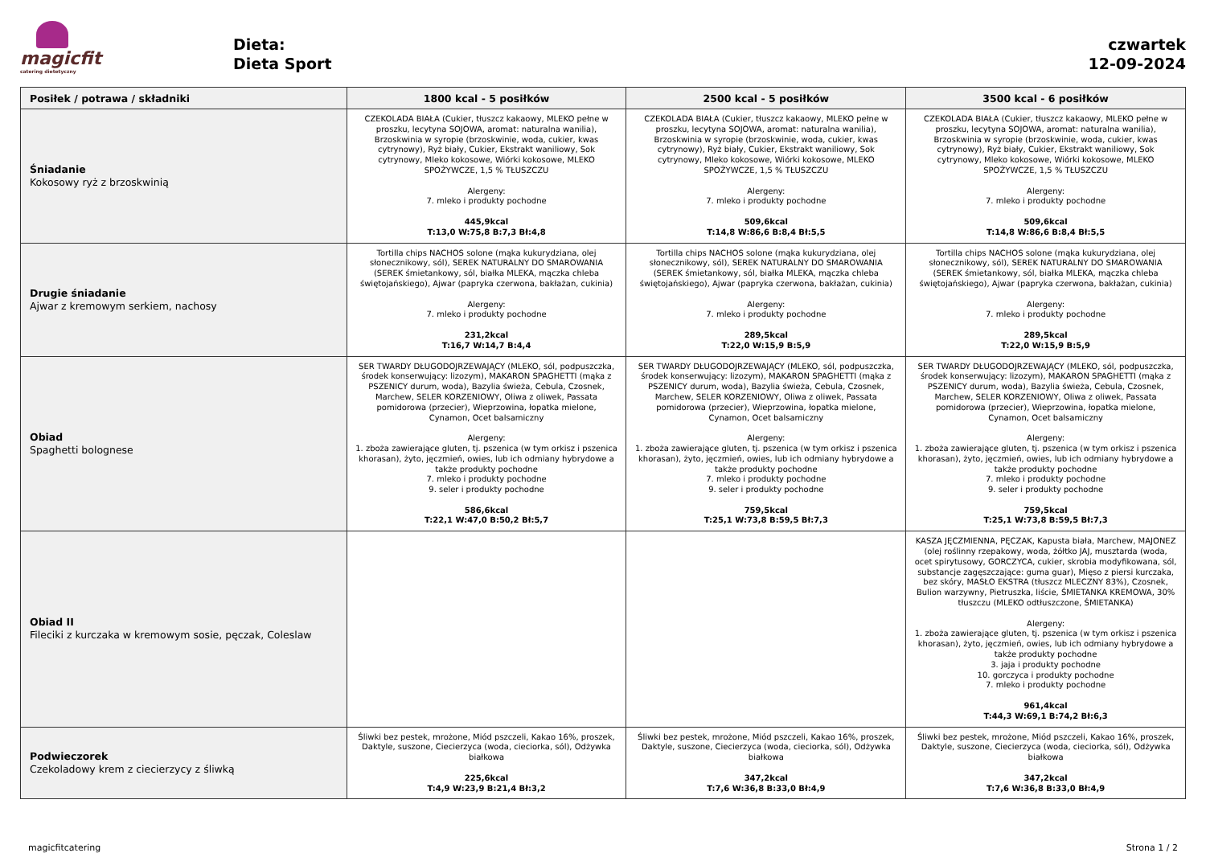magicfit
catering dietetyczny
Dieta:
Dieta Sport
czwartek
12-09-2024
| Posiłek / potrawa / składniki | 1800 kcal - 5 posiłków | 2500 kcal - 5 posiłków | 3500 kcal - 6 posiłków |
| --- | --- | --- | --- |
| Śniadanie Kokosowy ryż z brzoskwinią | CZEKOLADA BIAŁA (Cukier, tłuszcz kakaowy, MLEKO pełne w proszku, lecytyna SOJOWA, aromat: naturalna wanilia), Brzoskwinia w syropie (brzoskwinie, woda, cukier, kwas cytrynowy), Ryż biały, Cukier, Ekstrakt waniliowy, Sok cytrynowy, Mleko kokosowe, Wiórki kokosowe, MLEKO SPOŻYWCZE, 1,5 % TŁUSZCZU Alergeny: 7. mleko i produkty pochodne 445,9kcal T:13,0 W:75,8 B:7,3 Bł:4,8 | CZEKOLADA BIAŁA (Cukier, tłuszcz kakaowy, MLEKO pełne w proszku, lecytyna SOJOWA, aromat: naturalna wanilia), Brzoskwinia w syropie (brzoskwinie, woda, cukier, kwas cytrynowy), Ryż biały, Cukier, Ekstrakt waniliowy, Sok cytrynowy, Mleko kokosowe, Wiórki kokosowe, MLEKO SPOŻYWCZE, 1,5 % TŁUSZCZU Alergeny: 7. mleko i produkty pochodne 509,6kcal T:14,8 W:86,6 B:8,4 Bł:5,5 | CZEKOLADA BIAŁA (Cukier, tłuszcz kakaowy, MLEKO pełne w proszku, lecytyna SOJOWA, aromat: naturalna wanilia), Brzoskwinia w syropie (brzoskwinie, woda, cukier, kwas cytrynowy), Ryż biały, Cukier, Ekstrakt waniliowy, Sok cytrynowy, Mleko kokosowe, Wiórki kokosowe, MLEKO SPOŻYWCZE, 1,5 % TŁUSZCZU Alergeny: 7. mleko i produkty pochodne 509,6kcal T:14,8 W:86,6 B:8,4 Bł:5,5 |
| Drugie śniadanie Ajwar z kremowym serkiem, nachosy | Tortilla chips NACHOS solone (mąka kukurydziana, olej słonecznikowy, sól), SEREK NATURALNY DO SMAROWANIA (SEREK śmietankowy, sól, białka MLEKA, mączka chleba świętojańskiego), Ajwar (papryka czerwona, bakłażan, cukinia) Alergeny: 7. mleko i produkty pochodne 231,2kcal T:16,7 W:14,7 B:4,4 | Tortilla chips NACHOS solone (mąka kukurydziana, olej słonecznikowy, sól), SEREK NATURALNY DO SMAROWANIA (SEREK śmietankowy, sól, białka MLEKA, mączka chleba świętojańskiego), Ajwar (papryka czerwona, bakłażan, cukinia) Alergeny: 7. mleko i produkty pochodne 289,5kcal T:22,0 W:15,9 B:5,9 | Tortilla chips NACHOS solone (mąka kukurydziana, olej słonecznikowy, sól), SEREK NATURALNY DO SMAROWANIA (SEREK śmietankowy, sól, białka MLEKA, mączka chleba świętojańskiego), Ajwar (papryka czerwona, bakłażan, cukinia) Alergeny: 7. mleko i produkty pochodne 289,5kcal T:22,0 W:15,9 B:5,9 |
| Obiad Spaghetti bolognese | SER TWARDY DŁUGODOJRZEWAJĄCY (MLEKO, sól, podpuszczka, środek konserwujący: lizozym), MAKARON SPAGHETTI (mąka z PSZENICY durum, woda), Bazylia świeża, Cebula, Czosnek, Marchew, SELER KORZENIOWY, Oliwa z oliwek, Passata pomidorowa (przecier), Wieprzowina, łopatka mielone, Cynamon, Ocet balsamiczny Alergeny: 1. zboża zawierające gluten, tj. pszenica (w tym orkisz i pszenica khorasan), żyto, jęczmień, owies, lub ich odmiany hybrydowe a także produkty pochodne 7. mleko i produkty pochodne 9. seler i produkty pochodne 586,6kcal T:22,1 W:47,0 B:50,2 Bł:5,7 | SER TWARDY DŁUGODOJRZEWAJĄCY (MLEKO, sól, podpuszczka, środek konserwujący: lizozym), MAKARON SPAGHETTI (mąka z PSZENICY durum, woda), Bazylia świeża, Cebula, Czosnek, Marchew, SELER KORZENIOWY, Oliwa z oliwek, Passata pomidorowa (przecier), Wieprzowina, łopatka mielone, Cynamon, Ocet balsamiczny Alergeny: 1. zboża zawierające gluten, tj. pszenica (w tym orkisz i pszenica khorasan), żyto, jęczmień, owies, lub ich odmiany hybrydowe a także produkty pochodne 7. mleko i produkty pochodne 9. seler i produkty pochodne 759,5kcal T:25,1 W:73,8 B:59,5 Bł:7,3 | SER TWARDY DŁUGODOJRZEWAJĄCY (MLEKO, sól, podpuszczka, środek konserwujący: lizozym), MAKARON SPAGHETTI (mąka z PSZENICY durum, woda), Bazylia świeża, Cebula, Czosnek, Marchew, SELER KORZENIOWY, Oliwa z oliwek, Passata pomidorowa (przecier), Wieprzowina, łopatka mielone, Cynamon, Ocet balsamiczny Alergeny: 1. zboża zawierające gluten, tj. pszenica (w tym orkisz i pszenica khorasan), żyto, jęczmień, owies, lub ich odmiany hybrydowe a także produkty pochodne 7. mleko i produkty pochodne 9. seler i produkty pochodne 759,5kcal T:25,1 W:73,8 B:59,5 Bł:7,3 |
| Obiad II Fileciki z kurczaka w kremowym sosie, pęczak, Coleslaw | | | KASZA JĘCZMIENNA, PĘCZAK, Kapusta biała, Marchew, MAJONEZ (olej roślinny rzepakowy, woda, żółtko JAJ, musztarda (woda, ocet spirytusowy, GORCZYCA, cukier, skrobia modyfikowana, sól, substancje zagęszczające: guma guar), Mięso z piersi kurczaka, bez skóry, MASŁO EKSTRA (tłuszcz MLECZNY 83%), Czosnek, Bulion warzywny, Pietruszka, liście, ŚMIETANKA KREMOWA, 30% tłuszczu (MLEKO odtłuszczone, ŚMIETANKA) Alergeny: 1. zboża zawierające gluten, tj. pszenica (w tym orkisz i pszenica khorasan), żyto, jęczmień, owies, lub ich odmiany hybrydowe a także produkty pochodne 3. jaja i produkty pochodne 10. gorczyca i produkty pochodne 7. mleko i produkty pochodne 961,4kcal T:44,3 W:69,1 B:74,2 Bł:6,3 |
| Podwieczorek Czekoladowy krem z ciecierzycy z śliwką | Śliwki bez pestek, mrożone, Miód pszczeli, Kakao 16%, proszek, Daktyle, suszone, Ciecierzyca (woda, cieciorka, sól), Odżywka białkowa 225,6kcal T:4,9 W:23,9 B:21,4 Bł:3,2 | Śliwki bez pestek, mrożone, Miód pszczeli, Kakao 16%, proszek, Daktyle, suszone, Ciecierzyca (woda, cieciorka, sól), Odżywka białkowa 347,2kcal T:7,6 W:36,8 B:33,0 Bł:4,9 | Śliwki bez pestek, mrożone, Miód pszczeli, Kakao 16%, proszek, Daktyle, suszone, Ciecierzyca (woda, cieciorka, sól), Odżywka białkowa 347,2kcal T:7,6 W:36,8 B:33,0 Bł:4,9 |
magicfitcatering Strona 1 / 2